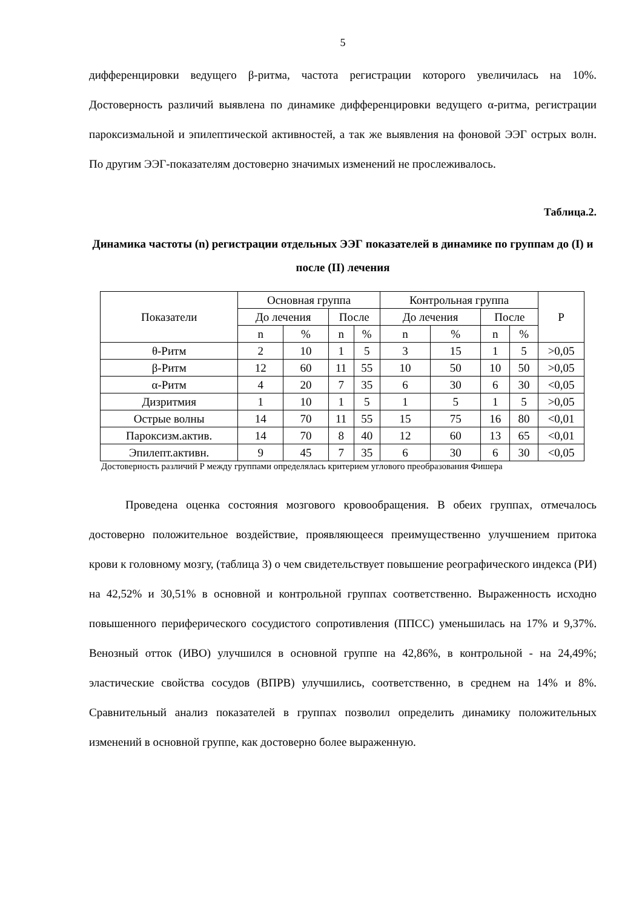5
дифференцировки ведущего β-ритма, частота регистрации которого увеличилась на 10%. Достоверность различий выявлена по динамике дифференцировки ведущего α-ритма, регистрации пароксизмальной и эпилептической активностей, а так же выявления на фоновой ЭЭГ острых волн. По другим ЭЭГ-показателям достоверно значимых изменений не прослеживалось.
Таблица.2.
Динамика частоты (n) регистрации отдельных ЭЭГ показателей в динамике по группам до (I) и после (II) лечения
| Показатели | Основная группа | | | | Контрольная группа | | | | P |
| --- | --- | --- | --- | --- | --- | --- | --- | --- | --- |
| | До лечения | | После | | До лечения | | После | | |
| | n | % | n | % | n | % | n | % | |
| θ-Ритм | 2 | 10 | 1 | 5 | 3 | 15 | 1 | 5 | >0,05 |
| β-Ритм | 12 | 60 | 11 | 55 | 10 | 50 | 10 | 50 | >0,05 |
| α-Ритм | 4 | 20 | 7 | 35 | 6 | 30 | 6 | 30 | <0,05 |
| Дизритмия | 1 | 10 | 1 | 5 | 1 | 5 | 1 | 5 | >0,05 |
| Острые волны | 14 | 70 | 11 | 55 | 15 | 75 | 16 | 80 | <0,01 |
| Пароксизм.актив. | 14 | 70 | 8 | 40 | 12 | 60 | 13 | 65 | <0,01 |
| Эпилепт.активн. | 9 | 45 | 7 | 35 | 6 | 30 | 6 | 30 | <0,05 |
Достоверность различий Р между группами определялась критерием углового преобразования Фишера
Проведена оценка состояния мозгового кровообращения. В обеих группах, отмечалось достоверно положительное воздействие, проявляющееся преимущественно улучшением притока крови к головному мозгу, (таблица 3) о чем свидетельствует повышение реографического индекса (РИ) на 42,52% и 30,51% в основной и контрольной группах соответственно. Выраженность исходно повышенного периферического сосудистого сопротивления (ППСС) уменьшилась на 17% и 9,37%. Венозный отток (ИВО) улучшился в основной группе на 42,86%, в контрольной - на 24,49%; эластические свойства сосудов (ВПРВ) улучшились, соответственно, в среднем на 14% и 8%. Сравнительный анализ показателей в группах позволил определить динамику положительных изменений в основной группе, как достоверно более выраженную.